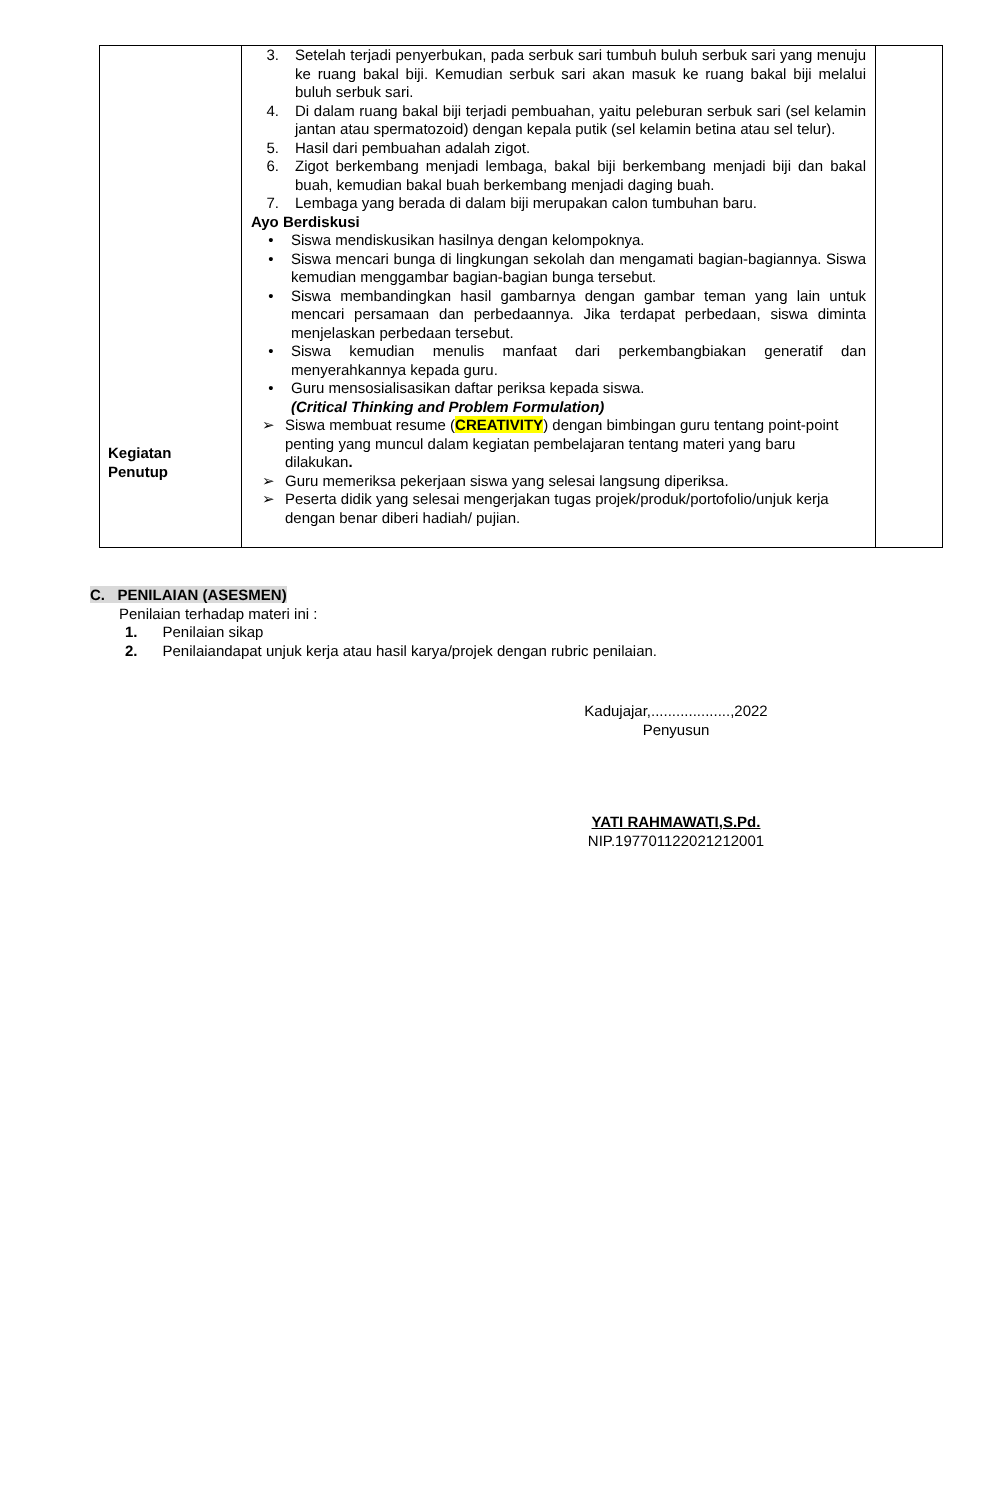| Kegiatan Penutup | 3. Setelah terjadi penyerbukan, pada serbuk sari tumbuh buluh serbuk sari yang menuju ke ruang bakal biji. Kemudian serbuk sari akan masuk ke ruang bakal biji melalui buluh serbuk sari. 4. Di dalam ruang bakal biji terjadi pembuahan, yaitu peleburan serbuk sari (sel kelamin jantan atau spermatozoid) dengan kepala putik (sel kelamin betina atau sel telur). 5. Hasil dari pembuahan adalah zigot. 6. Zigot berkembang menjadi lembaga, bakal biji berkembang menjadi biji dan bakal buah, kemudian bakal buah berkembang menjadi daging buah. 7. Lembaga yang berada di dalam biji merupakan calon tumbuhan baru. Ayo Berdiskusi • Siswa mendiskusikan hasilnya dengan kelompoknya. • Siswa mencari bunga di lingkungan sekolah dan mengamati bagian-bagiannya. Siswa kemudian menggambar bagian-bagian bunga tersebut. • Siswa membandingkan hasil gambarnya dengan gambar teman yang lain untuk mencari persamaan dan perbedaannya. Jika terdapat perbedaan, siswa diminta menjelaskan perbedaan tersebut. • Siswa kemudian menulis manfaat dari perkembangbiakan generatif dan menyerahkannya kepada guru. • Guru mensosialisasikan daftar periksa kepada siswa. (Critical Thinking and Problem Formulation) ➢ Siswa membuat resume ( CREATIVITY ) dengan bimbingan guru tentang point-point penting yang muncul dalam kegiatan pembelajaran tentang materi yang baru dilakukan . ➢ Guru memeriksa pekerjaan siswa yang selesai langsung diperiksa. ➢ Peserta didik yang selesai mengerjakan tugas projek/produk/portofolio/unjuk kerja dengan benar diberi hadiah/ pujian. | |
C. PENILAIAN (ASESMEN)
Penilaian terhadap materi ini :
1. Penilaian sikap
2. Penilaiandapat unjuk kerja atau hasil karya/projek dengan rubric penilaian.
Kadujajar,...................,2022
Penyusun
YATI RAHMAWATI,S.Pd.
NIP.197701122021212001